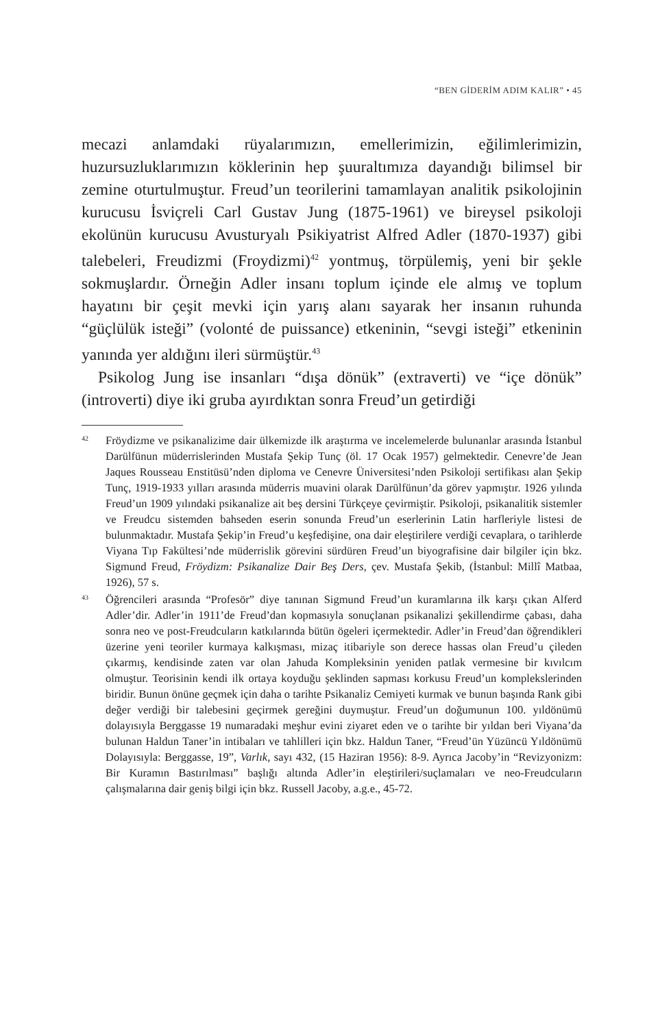“BEN GİDERİM ADIM KALIR” • 45
mecazi anlamdaki rüyalarımızın, emellerimizin, eğilimlerimizin, huzursuzluklarımızın köklerinin hep şuuraltımıza dayandığı bilimsel bir zemine oturtulmuştur. Freud’un teorilerini tamamlayan analitik psikolojinin kurucusu İsviçreli Carl Gustav Jung (1875-1961) ve bireysel psikoloji ekolünün kurucusu Avusturyalı Psikiyatrist Alfred Adler (1870-1937) gibi talebeleri, Freudizmi (Froydizmi)<sup>42</sup> yontmuş, törpülemiş, yeni bir şekle sokmuşlardır. Örneğin Adler insanı toplum içinde ele almış ve toplum hayatını bir çeşit mevki için yarış alanı sayarak her insanın ruhunda “güçlülük isteği” (volonté de puissance) etkeninin, “sevgi isteği” etkeninin yanında yer aldığını ileri sürmüştür.<sup>43</sup>
Psikolog Jung ise insanları “dışa dönük” (extraverti) ve “içe dönük” (introverti) diye iki gruba ayırdıktan sonra Freud’un getirdiği
42 Fröydizme ve psikanalizime dair ülkemizde ilk araştırma ve incelemelerde bulunanlar arasında İstanbul Darülfünun müderrislerinden Mustafa Şekip Tunç (öl. 17 Ocak 1957) gelmektedir. Cenevre’de Jean Jaques Rousseau Enstitüsü’nden diploma ve Cenevre Üniversitesi’nden Psikoloji sertifikası alan Şekip Tunç, 1919-1933 yılları arasında müderris muavini olarak Darülfünun’da görev yapmıştır. 1926 yılında Freud’un 1909 yılındaki psikanalize ait beş dersini Türkçeye çevirmiştir. Psikoloji, psikanalitik sistemler ve Freudcu sistemden bahseden eserin sonunda Freud’un eserlerinin Latin harfleriyle listesi de bulunmaktadır. Mustafa Şekip’in Freud’u keşfedişine, ona dair eleştirilere verdiği cevaplara, o tarihlerde Viyana Tıp Fakültesi’nde müderrislik görevini sürdüren Freud’un biyografisine dair bilgiler için bkz. Sigmund Freud, Fröydizm: Psikanalize Dair Beş Ders, çev. Mustafa Şekib, (İstanbul: Millî Matbaa, 1926), 57 s.
43 Öğrencileri arasında “Profesör” diye tanınan Sigmund Freud’un kuramlarına ilk karşı çıkan Alferd Adler’dir. Adler’in 1911’de Freud’dan kopmasıyla sonuçlanan psikanalizi şekillendirme çabası, daha sonra neo ve post-Freudcuların katkılarında bütün ögeleri içermektedir. Adler’in Freud’dan öğrendikleri üzerine yeni teoriler kurmaya kalkışması, mizaç itibariyle son derece hassas olan Freud’u çileden çıkarmış, kendisinde zaten var olan Jahuda Kompleksinin yeniden patlak vermesine bir kıvılcım olmuştur. Teorisinin kendi ilk ortaya koyduğu şeklinden sapması korkusu Freud’un komplekslerinden biridir. Bunun önüne geçmek için daha o tarihte Psikanaliz Cemiyeti kurmak ve bunun başında Rank gibi değer verdiği bir talebesini geçirmek gereğini duymuştur. Freud’un doğumunun 100. yıldönümü dolayısıyla Berggasse 19 numaradaki meşhur evini ziyaret eden ve o tarihte bir yıldan beri Viyana’da bulunan Haldun Taner’in intibaları ve tahlilleri için bkz. Haldun Taner, “Freud’ün Yüzüncü Yıldönümü Dolayısıyla: Berggasse, 19”, Varlık, sayı 432, (15 Haziran 1956): 8-9. Ayrıca Jacoby’in “Revizyonizm: Bir Kuramın Bastırılması” başlığı altında Adler’in eleştirileri/suçlamaları ve neo-Freudcuların çalışmalarına dair geniş bilgi için bkz. Russell Jacoby, a.g.e., 45-72.